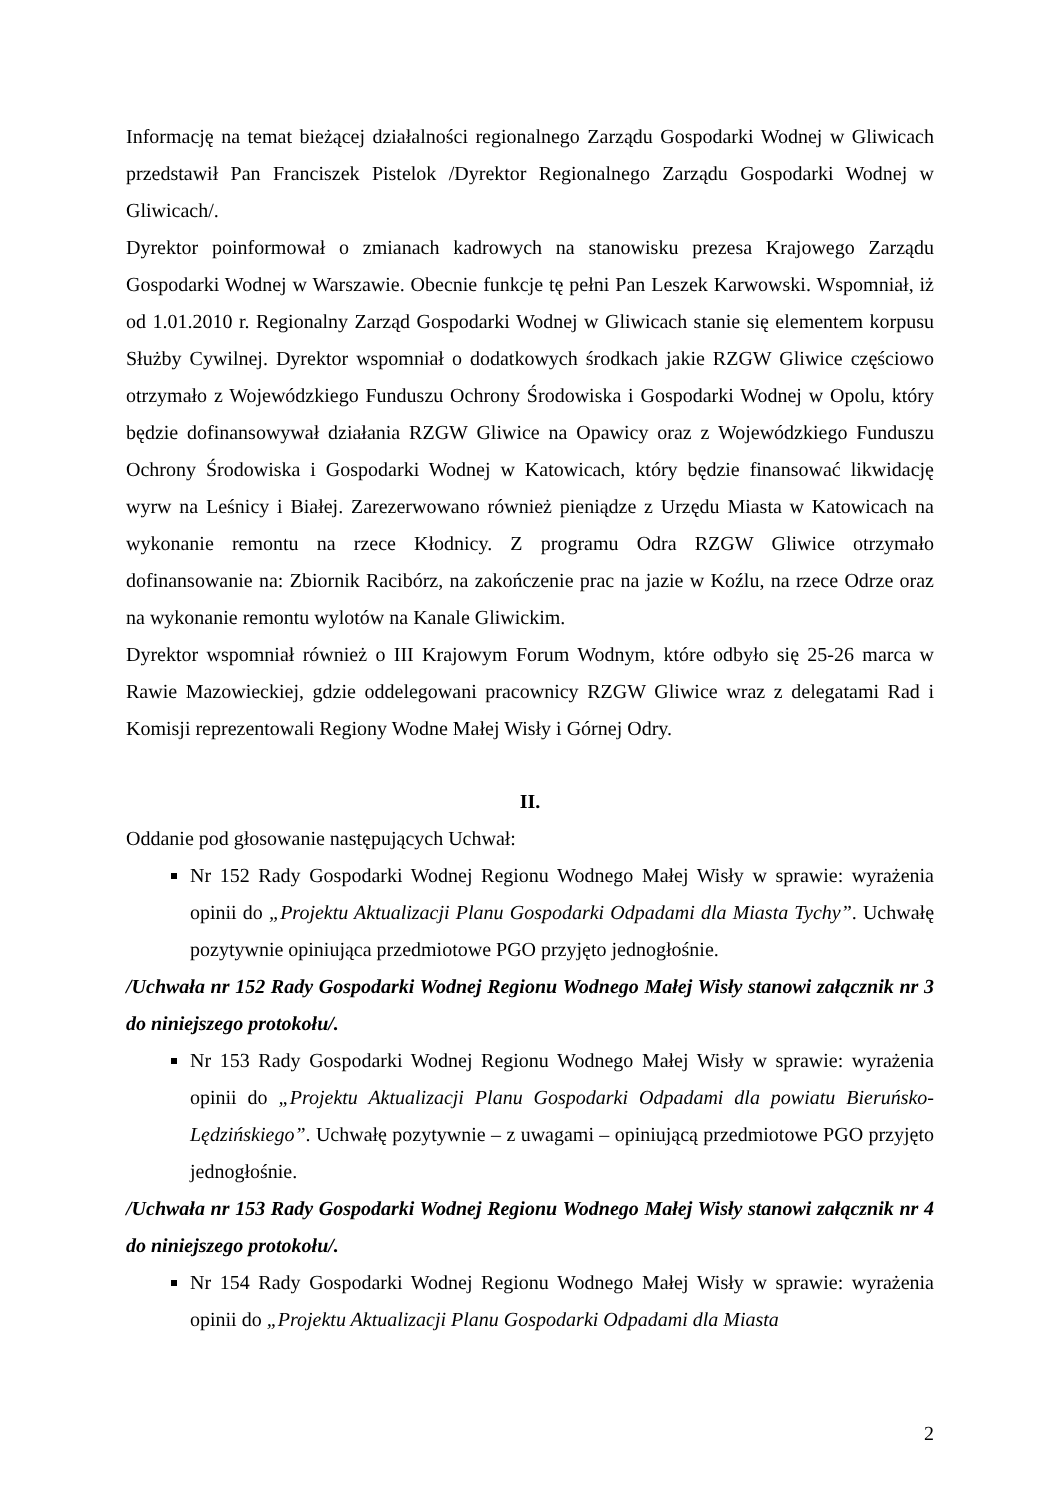Informację na temat bieżącej działalności regionalnego Zarządu Gospodarki Wodnej w Gliwicach przedstawił Pan Franciszek Pistelok /Dyrektor Regionalnego Zarządu Gospodarki Wodnej w Gliwicach/.
Dyrektor poinformował o zmianach kadrowych na stanowisku prezesa Krajowego Zarządu Gospodarki Wodnej w Warszawie. Obecnie funkcje tę pełni Pan Leszek Karwowski. Wspomniał, iż od 1.01.2010 r. Regionalny Zarząd Gospodarki Wodnej w Gliwicach stanie się elementem korpusu Służby Cywilnej. Dyrektor wspomniał o dodatkowych środkach jakie RZGW Gliwice częściowo otrzymało z Wojewódzkiego Funduszu Ochrony Środowiska i Gospodarki Wodnej w Opolu, który będzie dofinansowywał działania RZGW Gliwice na Opawicy oraz z Wojewódzkiego Funduszu Ochrony Środowiska i Gospodarki Wodnej w Katowicach, który będzie finansować likwidację wyrw na Leśnicy i Białej. Zarezerwowano również pieniądze z Urzędu Miasta w Katowicach na wykonanie remontu na rzece Kłodnicy. Z programu Odra RZGW Gliwice otrzymało dofinansowanie na: Zbiornik Racibórz, na zakończenie prac na jazie w Koźlu, na rzece Odrze oraz na wykonanie remontu wylotów na Kanale Gliwickim.
Dyrektor wspomniał również o III Krajowym Forum Wodnym, które odbyło się 25-26 marca w Rawie Mazowieckiej, gdzie oddelegowani pracownicy RZGW Gliwice wraz z delegatami Rad i Komisji reprezentowali Regiony Wodne Małej Wisły i Górnej Odry.
II.
Oddanie pod głosowanie następujących Uchwał:
Nr 152 Rady Gospodarki Wodnej Regionu Wodnego Małej Wisły w sprawie: wyrażenia opinii do „Projektu Aktualizacji Planu Gospodarki Odpadami dla Miasta Tychy”. Uchwałę pozytywnie opiniująca przedmiotowe PGO przyjęto jednogłośnie.
/Uchwała nr 152 Rady Gospodarki Wodnej Regionu Wodnego Małej Wisły stanowi załącznik nr 3 do niniejszego protokołu/.
Nr 153 Rady Gospodarki Wodnej Regionu Wodnego Małej Wisły w sprawie: wyrażenia opinii do „Projektu Aktualizacji Planu Gospodarki Odpadami dla powiatu Bieruńsko-Lędzińskiego”. Uchwałę pozytywnie – z uwagami – opiniującą przedmiotowe PGO przyjęto jednogłośnie.
/Uchwała nr 153 Rady Gospodarki Wodnej Regionu Wodnego Małej Wisły stanowi załącznik nr 4 do niniejszego protokołu/.
Nr 154 Rady Gospodarki Wodnej Regionu Wodnego Małej Wisły w sprawie: wyrażenia opinii do „Projektu Aktualizacji Planu Gospodarki Odpadami dla Miasta
2